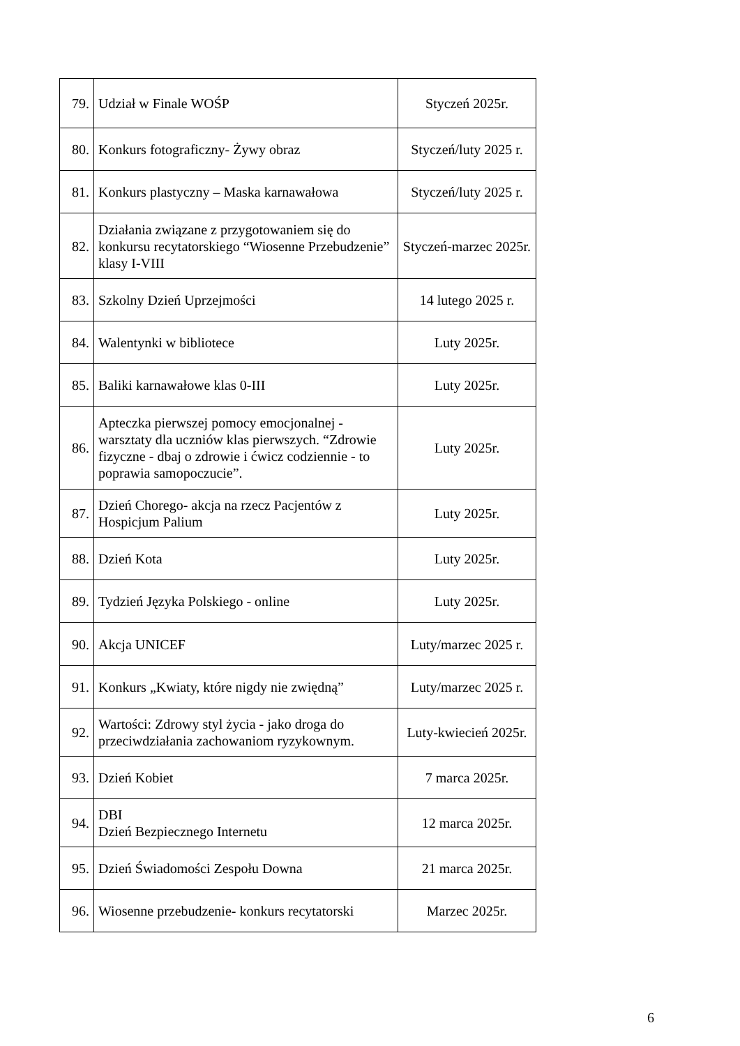| 79. | Udział w Finale WOŚP | Styczeń 2025r. |
| 80. | Konkurs fotograficzny- Żywy obraz | Styczeń/luty 2025 r. |
| 81. | Konkurs plastyczny – Maska karnawałowa | Styczeń/luty 2025 r. |
| 82. | Działania związane z przygotowaniem się do konkursu recytatorskiego “Wiosenne Przebudzenie” klasy I-VIII | Styczeń-marzec 2025r. |
| 83. | Szkolny Dzień Uprzejmości | 14 lutego 2025 r. |
| 84. | Walentynki w bibliotece | Luty 2025r. |
| 85. | Baliki karnawałowe klas 0-III | Luty 2025r. |
| 86. | Apteczka pierwszej pomocy emocjonalnej - warsztaty dla uczniów klas pierwszych. “Zdrowie fizyczne - dbaj o zdrowie i ćwicz codziennie - to poprawia samopoczucie”. | Luty 2025r. |
| 87. | Dzień Chorego- akcja na rzecz Pacjentów z Hospicjum Palium | Luty 2025r. |
| 88. | Dzień Kota | Luty 2025r. |
| 89. | Tydzień Języka Polskiego - online | Luty 2025r. |
| 90. | Akcja UNICEF | Luty/marzec 2025 r. |
| 91. | Konkurs „Kwiaty, które nigdy nie zwiędną” | Luty/marzec 2025 r. |
| 92. | Wartości: Zdrowy styl życia - jako droga do przeciwdziałania zachowaniom ryzykownym. | Luty-kwiecień 2025r. |
| 93. | Dzień Kobiet | 7 marca 2025r. |
| 94. | DBI Dzień Bezpiecznego Internetu | 12 marca 2025r. |
| 95. | Dzień Świadomości Zespołu Downa | 21 marca 2025r. |
| 96. | Wiosenne przebudzenie- konkurs recytatorski | Marzec 2025r. |
6